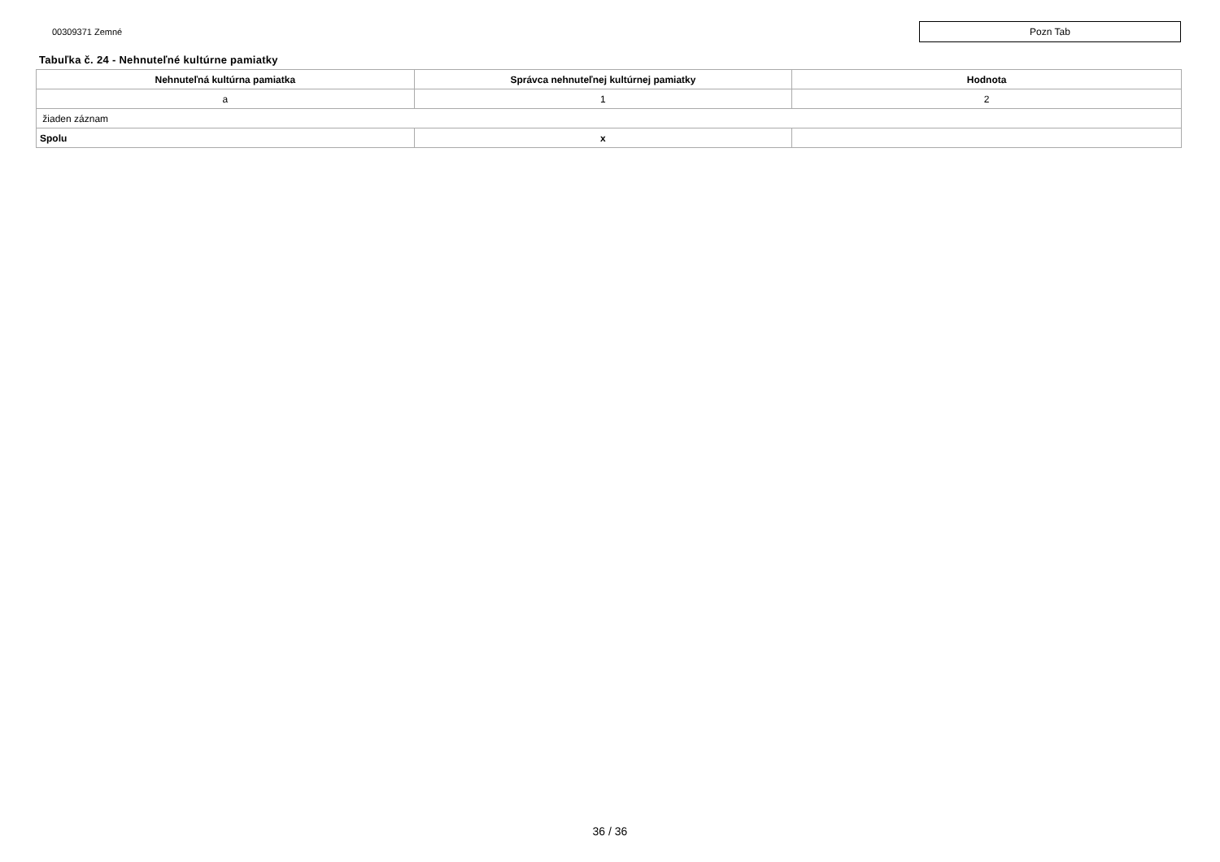00309371 Zemné
Pozn Tab
Tabuľka č. 24 - Nehnuteľné kultúrne pamiatky
| Nehnuteľná kultúrna pamiatka | Správca nehnuteľnej kultúrnej pamiatky | Hodnota |
| --- | --- | --- |
| a | 1 | 2 |
| žiaden záznam | | |
| Spolu | x | |
36 / 36